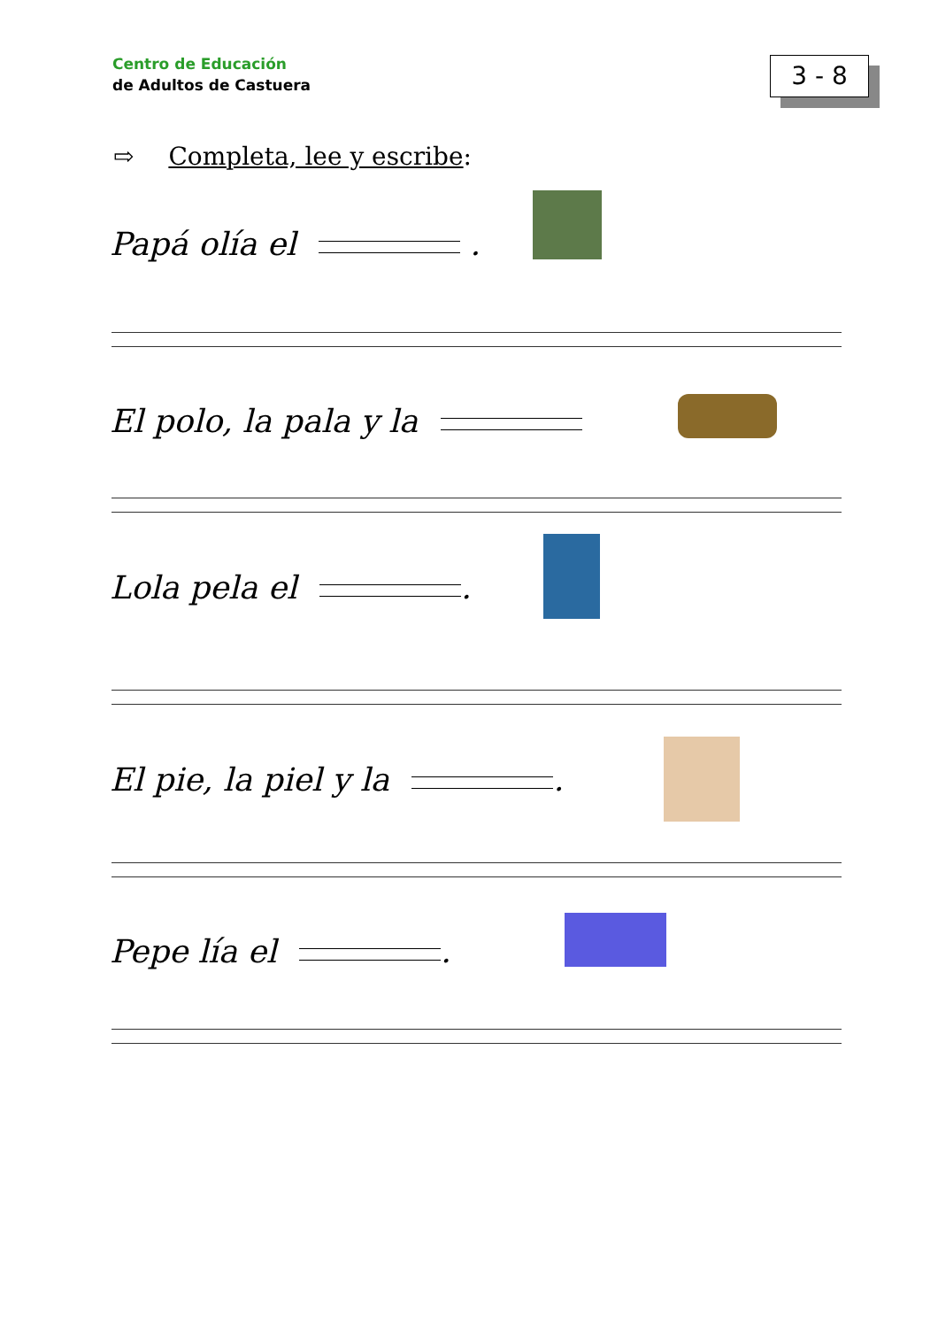Centro de Educación
de Adultos de Castuera
3 - 8
⇨ Completa, lee y escribe:
Papá olía el .
El polo, la pala y la
Lola pela el .
El pie, la piel y la .
Pepe lía el .